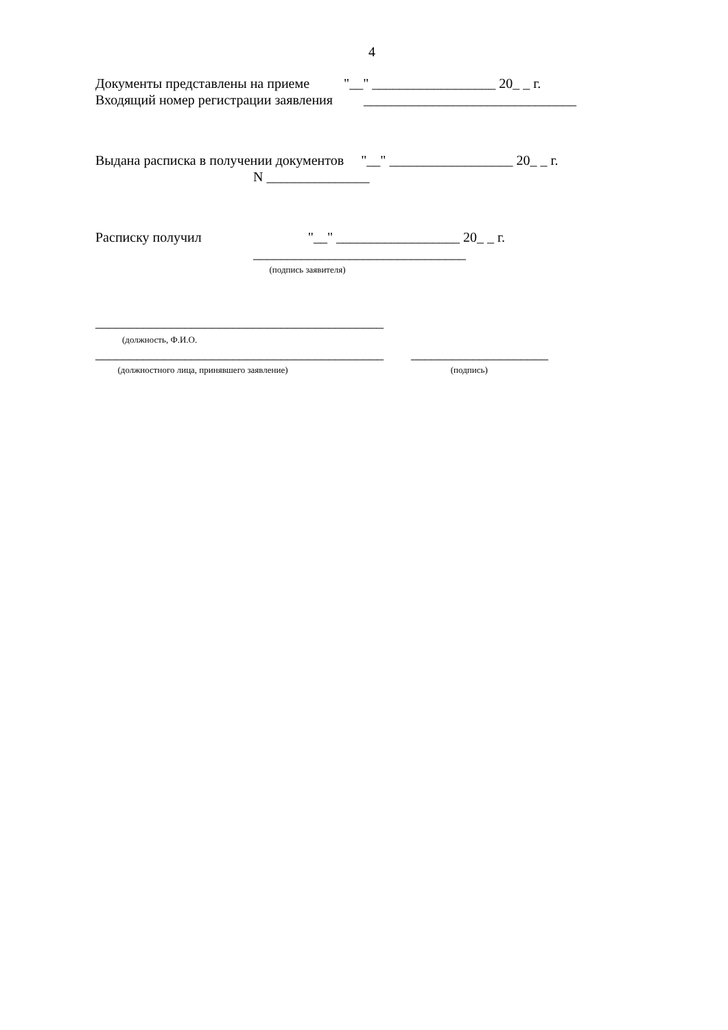4
Документы представлены на приеме "__" __________________ 20_ _ г.
Входящий номер регистрации заявления _______________________________
Выдана расписка в получении документов "__" __________________ 20_ _ г.
N _______________
Расписку получил "__" __________________ 20_ _ г.
_______________________________
(подпись заявителя)
__________________________________________
(должность, Ф.И.О.
__________________________________________ ____________________
(должностного лица, принявшего заявление) (подпись)